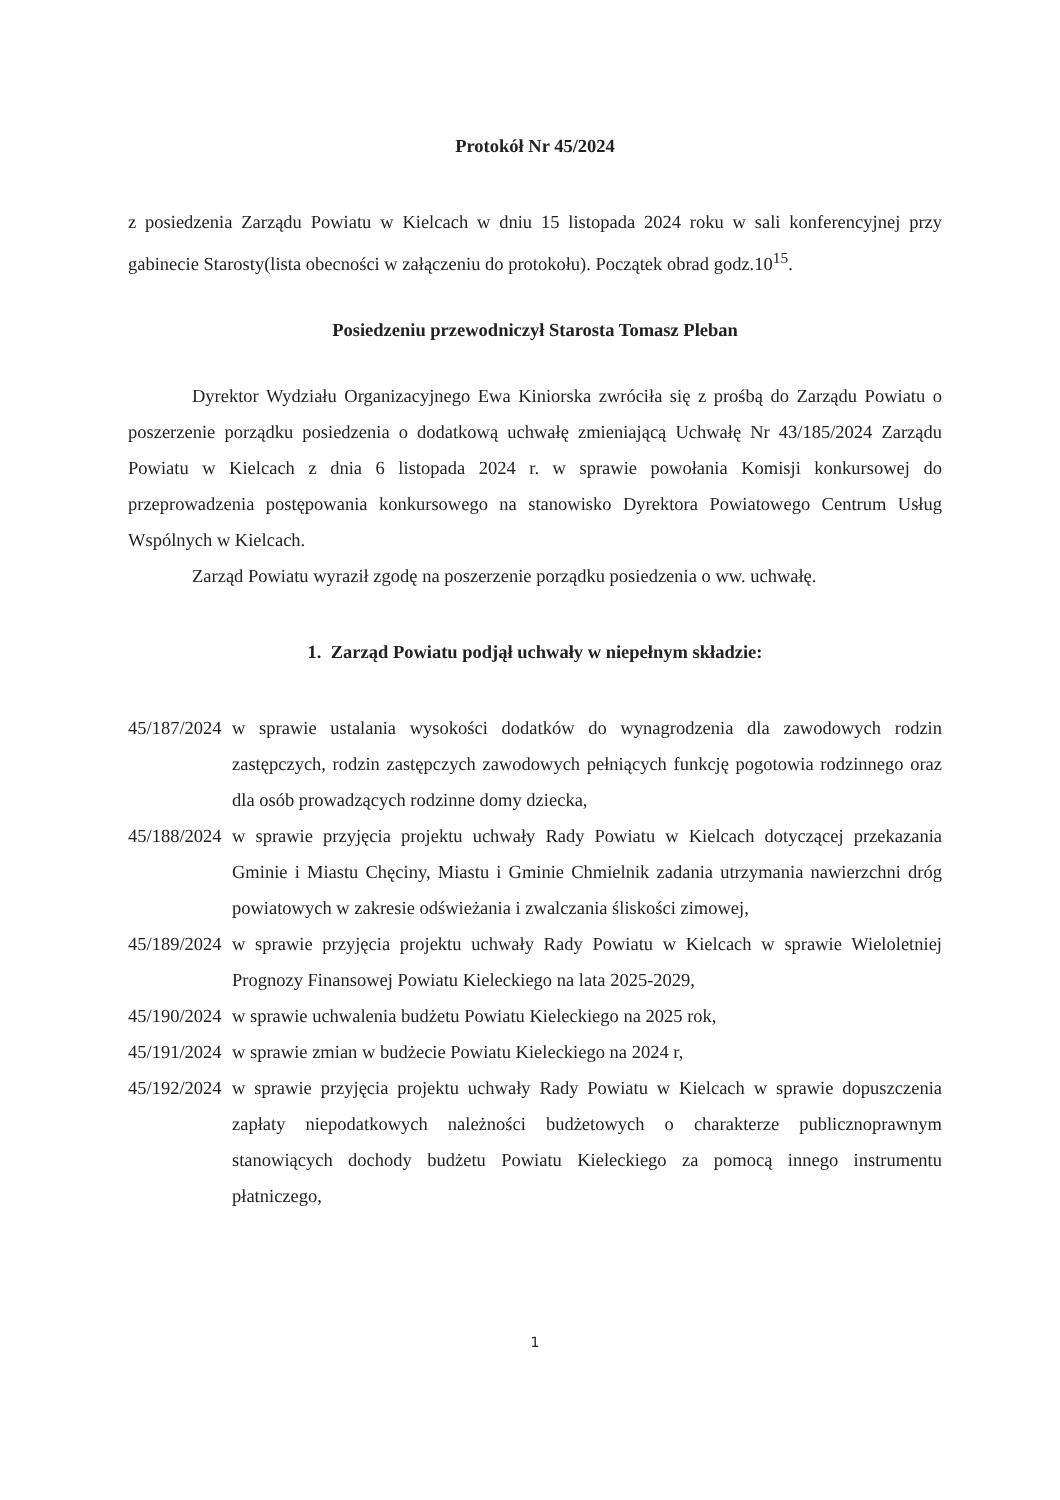Protokół Nr 45/2024
z posiedzenia Zarządu Powiatu w Kielcach w dniu 15 listopada 2024 roku w sali konferencyjnej przy gabinecie Starosty(lista obecności w załączeniu do protokołu). Początek obrad godz.10<sup>15</sup>.
Posiedzeniu przewodniczył Starosta Tomasz Pleban
Dyrektor Wydziału Organizacyjnego Ewa Kiniorska zwróciła się z prośbą do Zarządu Powiatu o poszerzenie porządku posiedzenia o dodatkową uchwałę zmieniającą Uchwałę Nr 43/185/2024 Zarządu Powiatu w Kielcach z dnia 6 listopada 2024 r. w sprawie powołania Komisji konkursowej do przeprowadzenia postępowania konkursowego na stanowisko Dyrektora Powiatowego Centrum Usług Wspólnych w Kielcach.
Zarząd Powiatu wyraził zgodę na poszerzenie porządku posiedzenia o ww. uchwałę.
1. Zarząd Powiatu podjął uchwały w niepełnym składzie:
45/187/2024 w sprawie ustalania wysokości dodatków do wynagrodzenia dla zawodowych rodzin zastępczych, rodzin zastępczych zawodowych pełniących funkcję pogotowia rodzinnego oraz dla osób prowadzących rodzinne domy dziecka,
45/188/2024 w sprawie przyjęcia projektu uchwały Rady Powiatu w Kielcach dotyczącej przekazania Gminie i Miastu Chęciny, Miastu i Gminie Chmielnik zadania utrzymania nawierzchni dróg powiatowych w zakresie odświeżania i zwalczania śliskości zimowej,
45/189/2024 w sprawie przyjęcia projektu uchwały Rady Powiatu w Kielcach w sprawie Wieloletniej Prognozy Finansowej Powiatu Kieleckiego na lata 2025-2029,
45/190/2024 w sprawie uchwalenia budżetu Powiatu Kieleckiego na 2025 rok,
45/191/2024 w sprawie zmian w budżecie Powiatu Kieleckiego na 2024 r,
45/192/2024 w sprawie przyjęcia projektu uchwały Rady Powiatu w Kielcach w sprawie dopuszczenia zapłaty niepodatkowych należności budżetowych o charakterze publicznoprawnym stanowiących dochody budżetu Powiatu Kieleckiego za pomocą innego instrumentu płatniczego,
1